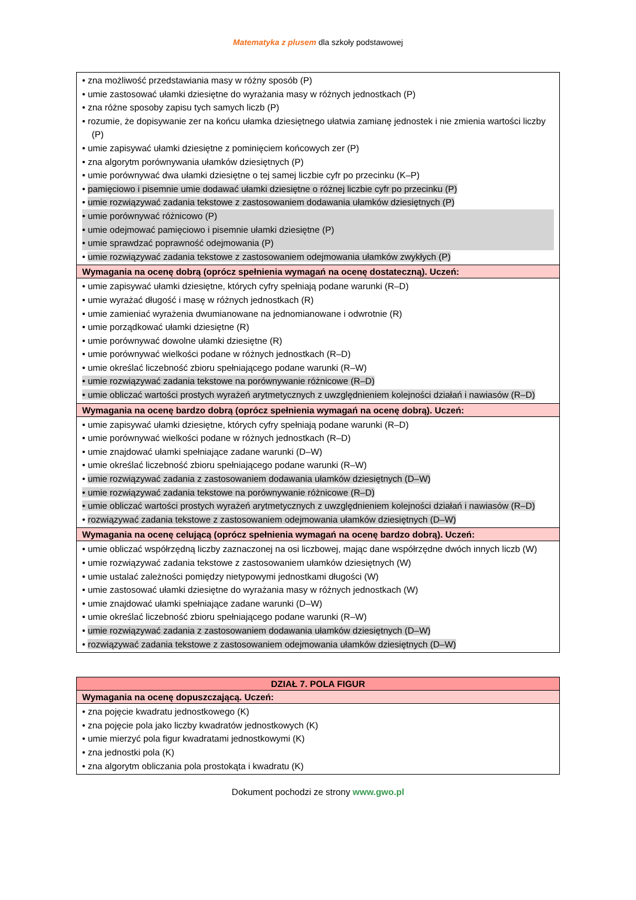Matematyka z plusem dla szkoły podstawowej
| • zna możliwość przedstawiania masy w różny sposób (P) • umie zastosować ułamki dziesiętne do wyrażania masy w różnych jednostkach (P) • zna różne sposoby zapisu tych samych liczb (P) • rozumie, że dopisywanie zer na końcu ułamka dziesiętnego ułatwia zamianę jednostek i nie zmienia wartości liczby (P) • umie zapisywać ułamki dziesiętne z pominięciem końcowych zer (P) • zna algorytm porównywania ułamków dziesiętnych (P) • umie porównywać dwa ułamki dziesiętne o tej samej liczbie cyfr po przecinku (K–P) • pamięciowo i pisemnie umie dodawać ułamki dziesiętne o różnej liczbie cyfr po przecinku (P) • umie rozwiązywać zadania tekstowe z zastosowaniem dodawania ułamków dziesiętnych (P) • umie porównywać różnicowo (P) • umie odejmować pamięciowo i pisemnie ułamki dziesiętne (P) • umie sprawdzać poprawność odejmowania (P) • umie rozwiązywać zadania tekstowe z zastosowaniem odejmowania ułamków zwykłych (P) |
| Wymagania na ocenę dobrą (oprócz spełnienia wymagań na ocenę dostateczną). Uczeń: |
| • umie zapisywać ułamki dziesiętne, których cyfry spełniają podane warunki (R–D) • umie wyrażać długość i masę w różnych jednostkach (R) • umie zamieniać wyrażenia dwumianowane na jednomianowane i odwrotnie (R) • umie porządkować ułamki dziesiętne (R) • umie porównywać dowolne ułamki dziesiętne (R) • umie porównywać wielkości podane w różnych jednostkach (R–D) • umie określać liczebność zbioru spełniającego podane warunki (R–W) • umie rozwiązywać zadania tekstowe na porównywanie różnicowe (R–D) • umie obliczać wartości prostych wyrażeń arytmetycznych z uwzględnieniem kolejności działań i nawiasów (R–D) |
| Wymagania na ocenę bardzo dobrą (oprócz spełnienia wymagań na ocenę dobrą). Uczeń: |
| • umie zapisywać ułamki dziesiętne, których cyfry spełniają podane warunki (R–D) • umie porównywać wielkości podane w różnych jednostkach (R–D) • umie znajdować ułamki spełniające zadane warunki (D–W) • umie określać liczebność zbioru spełniającego podane warunki (R–W) • umie rozwiązywać zadania z zastosowaniem dodawania ułamków dziesiętnych (D–W) • umie rozwiązywać zadania tekstowe na porównywanie różnicowe (R–D) • umie obliczać wartości prostych wyrażeń arytmetycznych z uwzględnieniem kolejności działań i nawiasów (R–D) • rozwiązywać zadania tekstowe z zastosowaniem odejmowania ułamków dziesiętnych (D–W) |
| Wymagania na ocenę celującą (oprócz spełnienia wymagań na ocenę bardzo dobrą). Uczeń: |
| • umie obliczać współrzędną liczby zaznaczonej na osi liczbowej, mając dane współrzędne dwóch innych liczb (W) • umie rozwiązywać zadania tekstowe z zastosowaniem ułamków dziesiętnych (W) • umie ustalać zależności pomiędzy nietypowymi jednostkami długości (W) • umie zastosować ułamki dziesiętne do wyrażania masy w różnych jednostkach (W) • umie znajdować ułamki spełniające zadane warunki (D–W) • umie określać liczebność zbioru spełniającego podane warunki (R–W) • umie rozwiązywać zadania z zastosowaniem dodawania ułamków dziesiętnych (D–W) • rozwiązywać zadania tekstowe z zastosowaniem odejmowania ułamków dziesiętnych (D–W) |
| DZIAŁ 7. POLA FIGUR |
| --- |
| Wymagania na ocenę dopuszczającą. Uczeń: |
| • zna pojęcie kwadratu jednostkowego (K) • zna pojęcie pola jako liczby kwadratów jednostkowych (K) • umie mierzyć pola figur kwadratami jednostkowymi (K) • zna jednostki pola (K) • zna algorytm obliczania pola prostokąta i kwadratu (K) |
Dokument pochodzi ze strony www.gwo.pl